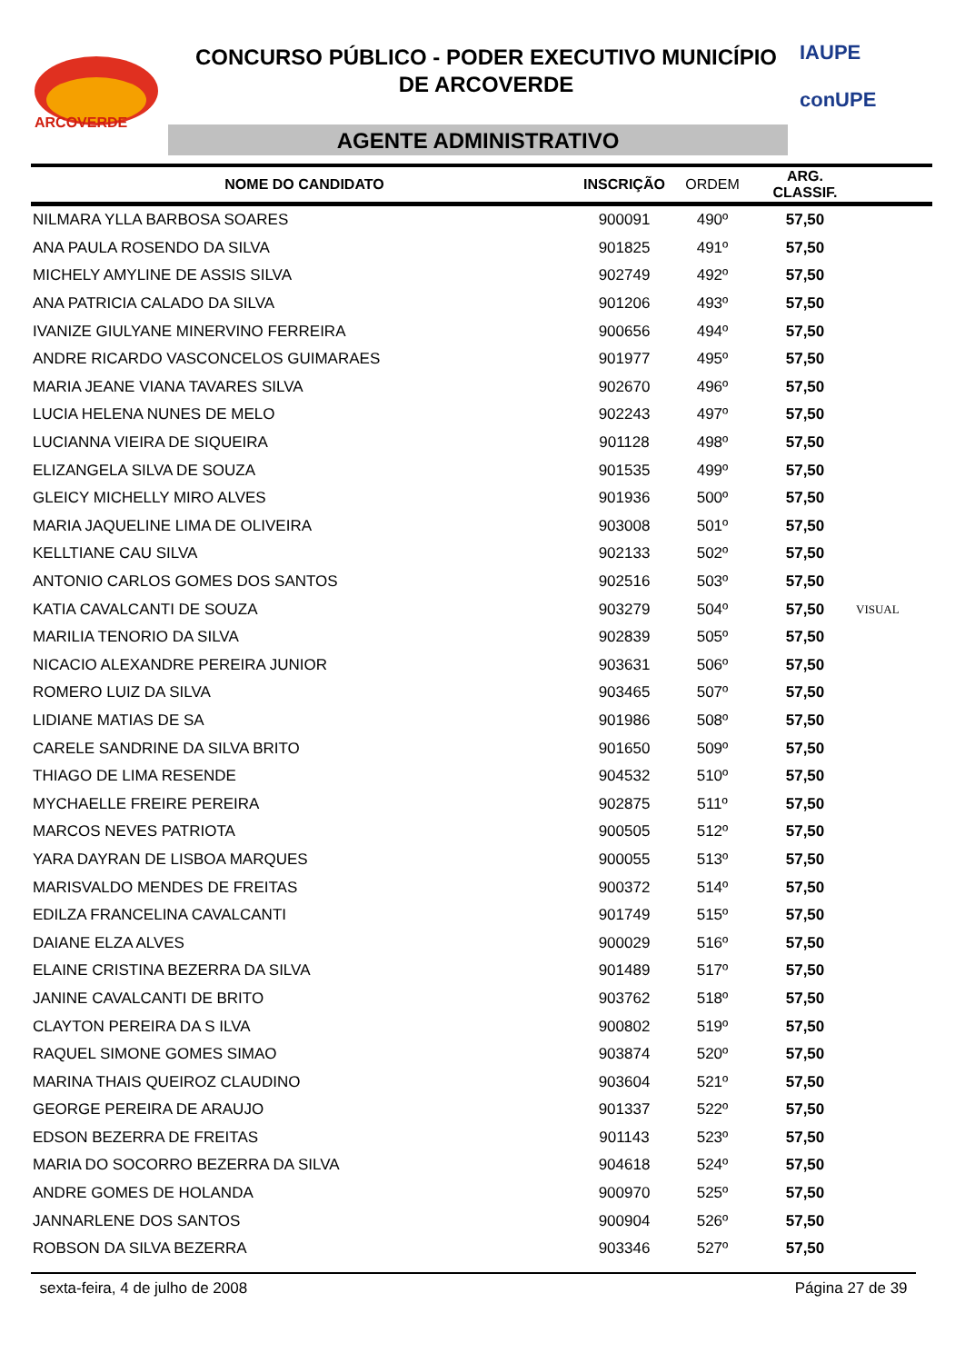ARCOVERDE
CONCURSO PÚBLICO - PODER EXECUTIVO MUNICÍPIO
DE ARCOVERDE
AGENTE ADMINISTRATIVO
IAUPE
conUPE
| NOME DO CANDIDATO | INSCRIÇÃO | ORDEM | ARG. CLASSIF. | |
| --- | --- | --- | --- | --- |
| NILMARA YLLA BARBOSA SOARES | 900091 | 490º | 57,50 | |
| ANA PAULA ROSENDO DA SILVA | 901825 | 491º | 57,50 | |
| MICHELY AMYLINE DE ASSIS SILVA | 902749 | 492º | 57,50 | |
| ANA PATRICIA CALADO DA SILVA | 901206 | 493º | 57,50 | |
| IVANIZE GIULYANE MINERVINO FERREIRA | 900656 | 494º | 57,50 | |
| ANDRE RICARDO VASCONCELOS GUIMARAES | 901977 | 495º | 57,50 | |
| MARIA JEANE VIANA TAVARES SILVA | 902670 | 496º | 57,50 | |
| LUCIA HELENA NUNES DE MELO | 902243 | 497º | 57,50 | |
| LUCIANNA VIEIRA DE SIQUEIRA | 901128 | 498º | 57,50 | |
| ELIZANGELA SILVA DE SOUZA | 901535 | 499º | 57,50 | |
| GLEICY MICHELLY MIRO ALVES | 901936 | 500º | 57,50 | |
| MARIA JAQUELINE LIMA DE OLIVEIRA | 903008 | 501º | 57,50 | |
| KELLTIANE CAU SILVA | 902133 | 502º | 57,50 | |
| ANTONIO CARLOS GOMES DOS SANTOS | 902516 | 503º | 57,50 | |
| KATIA CAVALCANTI DE SOUZA | 903279 | 504º | 57,50 | VISUAL |
| MARILIA TENORIO DA SILVA | 902839 | 505º | 57,50 | |
| NICACIO ALEXANDRE PEREIRA JUNIOR | 903631 | 506º | 57,50 | |
| ROMERO LUIZ DA SILVA | 903465 | 507º | 57,50 | |
| LIDIANE MATIAS DE SA | 901986 | 508º | 57,50 | |
| CARELE SANDRINE DA SILVA BRITO | 901650 | 509º | 57,50 | |
| THIAGO DE LIMA RESENDE | 904532 | 510º | 57,50 | |
| MYCHAELLE FREIRE PEREIRA | 902875 | 511º | 57,50 | |
| MARCOS NEVES PATRIOTA | 900505 | 512º | 57,50 | |
| YARA DAYRAN DE LISBOA MARQUES | 900055 | 513º | 57,50 | |
| MARISVALDO MENDES DE FREITAS | 900372 | 514º | 57,50 | |
| EDILZA FRANCELINA CAVALCANTI | 901749 | 515º | 57,50 | |
| DAIANE ELZA ALVES | 900029 | 516º | 57,50 | |
| ELAINE CRISTINA BEZERRA DA SILVA | 901489 | 517º | 57,50 | |
| JANINE CAVALCANTI DE BRITO | 903762 | 518º | 57,50 | |
| CLAYTON PEREIRA DA S ILVA | 900802 | 519º | 57,50 | |
| RAQUEL SIMONE GOMES SIMAO | 903874 | 520º | 57,50 | |
| MARINA THAIS QUEIROZ CLAUDINO | 903604 | 521º | 57,50 | |
| GEORGE PEREIRA DE ARAUJO | 901337 | 522º | 57,50 | |
| EDSON BEZERRA DE FREITAS | 901143 | 523º | 57,50 | |
| MARIA DO SOCORRO BEZERRA DA SILVA | 904618 | 524º | 57,50 | |
| ANDRE GOMES DE HOLANDA | 900970 | 525º | 57,50 | |
| JANNARLENE DOS SANTOS | 900904 | 526º | 57,50 | |
| ROBSON DA SILVA BEZERRA | 903346 | 527º | 57,50 | |
sexta-feira, 4 de julho de 2008 Página 27 de 39